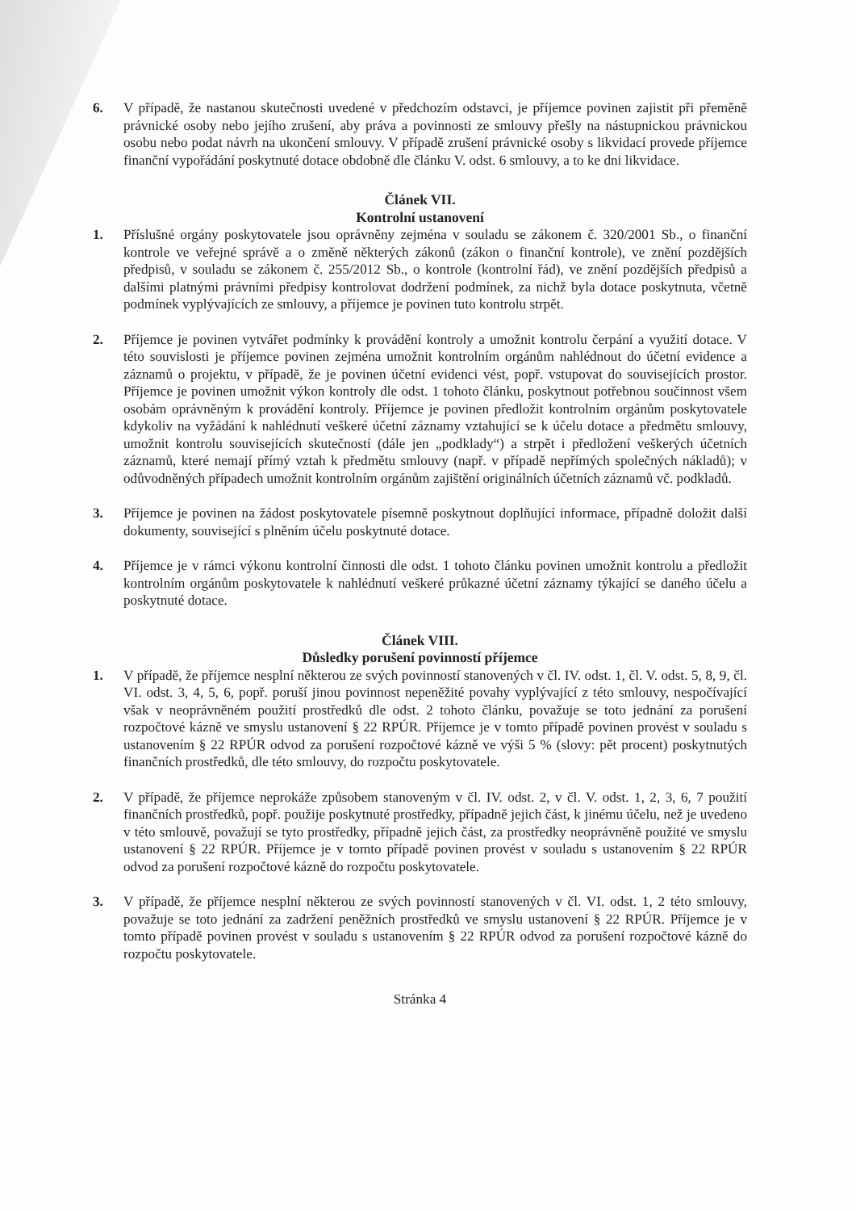6. V případě, že nastanou skutečnosti uvedené v předchozím odstavci, je příjemce povinen zajistit při přeměně právnické osoby nebo jejího zrušení, aby práva a povinnosti ze smlouvy přešly na nástupnickou právnickou osobu nebo podat návrh na ukončení smlouvy. V případě zrušení právnické osoby s likvidací provede příjemce finanční vypořádání poskytnuté dotace obdobně dle článku V. odst. 6 smlouvy, a to ke dni likvidace.
Článek VII.
Kontrolní ustanovení
1. Příslušné orgány poskytovatele jsou oprávněny zejména v souladu se zákonem č. 320/2001 Sb., o finanční kontrole ve veřejné správě a o změně některých zákonů (zákon o finanční kontrole), ve znění pozdějších předpisů, v souladu se zákonem č. 255/2012 Sb., o kontrole (kontrolní řád), ve znění pozdějších předpisů a dalšími platnými právními předpisy kontrolovat dodržení podmínek, za nichž byla dotace poskytnuta, včetně podmínek vyplývajících ze smlouvy, a příjemce je povinen tuto kontrolu strpět.
2. Příjemce je povinen vytvářet podmínky k provádění kontroly a umožnit kontrolu čerpání a využití dotace. V této souvislosti je příjemce povinen zejména umožnit kontrolním orgánům nahlédnout do účetní evidence a záznamů o projektu, v případě, že je povinen účetní evidenci vést, popř. vstupovat do souvisejících prostor. Příjemce je povinen umožnit výkon kontroly dle odst. 1 tohoto článku, poskytnout potřebnou součinnost všem osobám oprávněným k provádění kontroly. Příjemce je povinen předložit kontrolním orgánům poskytovatele kdykoliv na vyžádání k nahlédnutí veškeré účetní záznamy vztahující se k účelu dotace a předmětu smlouvy, umožnit kontrolu souvisejících skutečností (dále jen „podklady“) a strpět i předložení veškerých účetních záznamů, které nemají přímý vztah k předmětu smlouvy (např. v případě nepřímých společných nákladů); v odůvodněných případech umožnit kontrolním orgánům zajištění originálních účetních záznamů vč. podkladů.
3. Příjemce je povinen na žádost poskytovatele písemně poskytnout doplňující informace, případně doložit další dokumenty, související s plněním účelu poskytnuté dotace.
4. Příjemce je v rámci výkonu kontrolní činnosti dle odst. 1 tohoto článku povinen umožnit kontrolu a předložit kontrolním orgánům poskytovatele k nahlédnutí veškeré průkazné účetní záznamy týkající se daného účelu a poskytnuté dotace.
Článek VIII.
Důsledky porušení povinností příjemce
1. V případě, že příjemce nesplní některou ze svých povinností stanovených v čl. IV. odst. 1, čl. V. odst. 5, 8, 9, čl. VI. odst. 3, 4, 5, 6, popř. poruší jinou povinnost nepeněžité povahy vyplývající z této smlouvy, nespočívající však v neoprávněném použití prostředků dle odst. 2 tohoto článku, považuje se toto jednání za porušení rozpočtové kázně ve smyslu ustanovení § 22 RPÚR. Příjemce je v tomto případě povinen provést v souladu s ustanovením § 22 RPÚR odvod za porušení rozpočtové kázně ve výši 5 % (slovy: pět procent) poskytnutých finančních prostředků, dle této smlouvy, do rozpočtu poskytovatele.
2. V případě, že příjemce neprokáže způsobem stanoveným v čl. IV. odst. 2, v čl. V. odst. 1, 2, 3, 6, 7 použití finančních prostředků, popř. použije poskytnuté prostředky, případně jejich část, k jinému účelu, než je uvedeno v této smlouvě, považují se tyto prostředky, případně jejich část, za prostředky neoprávněně použité ve smyslu ustanovení § 22 RPÚR. Příjemce je v tomto případě povinen provést v souladu s ustanovením § 22 RPÚR odvod za porušení rozpočtové kázně do rozpočtu poskytovatele.
3. V případě, že příjemce nesplní některou ze svých povinností stanovených v čl. VI. odst. 1, 2 této smlouvy, považuje se toto jednání za zadržení peněžních prostředků ve smyslu ustanovení § 22 RPÚR. Příjemce je v tomto případě povinen provést v souladu s ustanovením § 22 RPÚR odvod za porušení rozpočtové kázně do rozpočtu poskytovatele.
Stránka 4